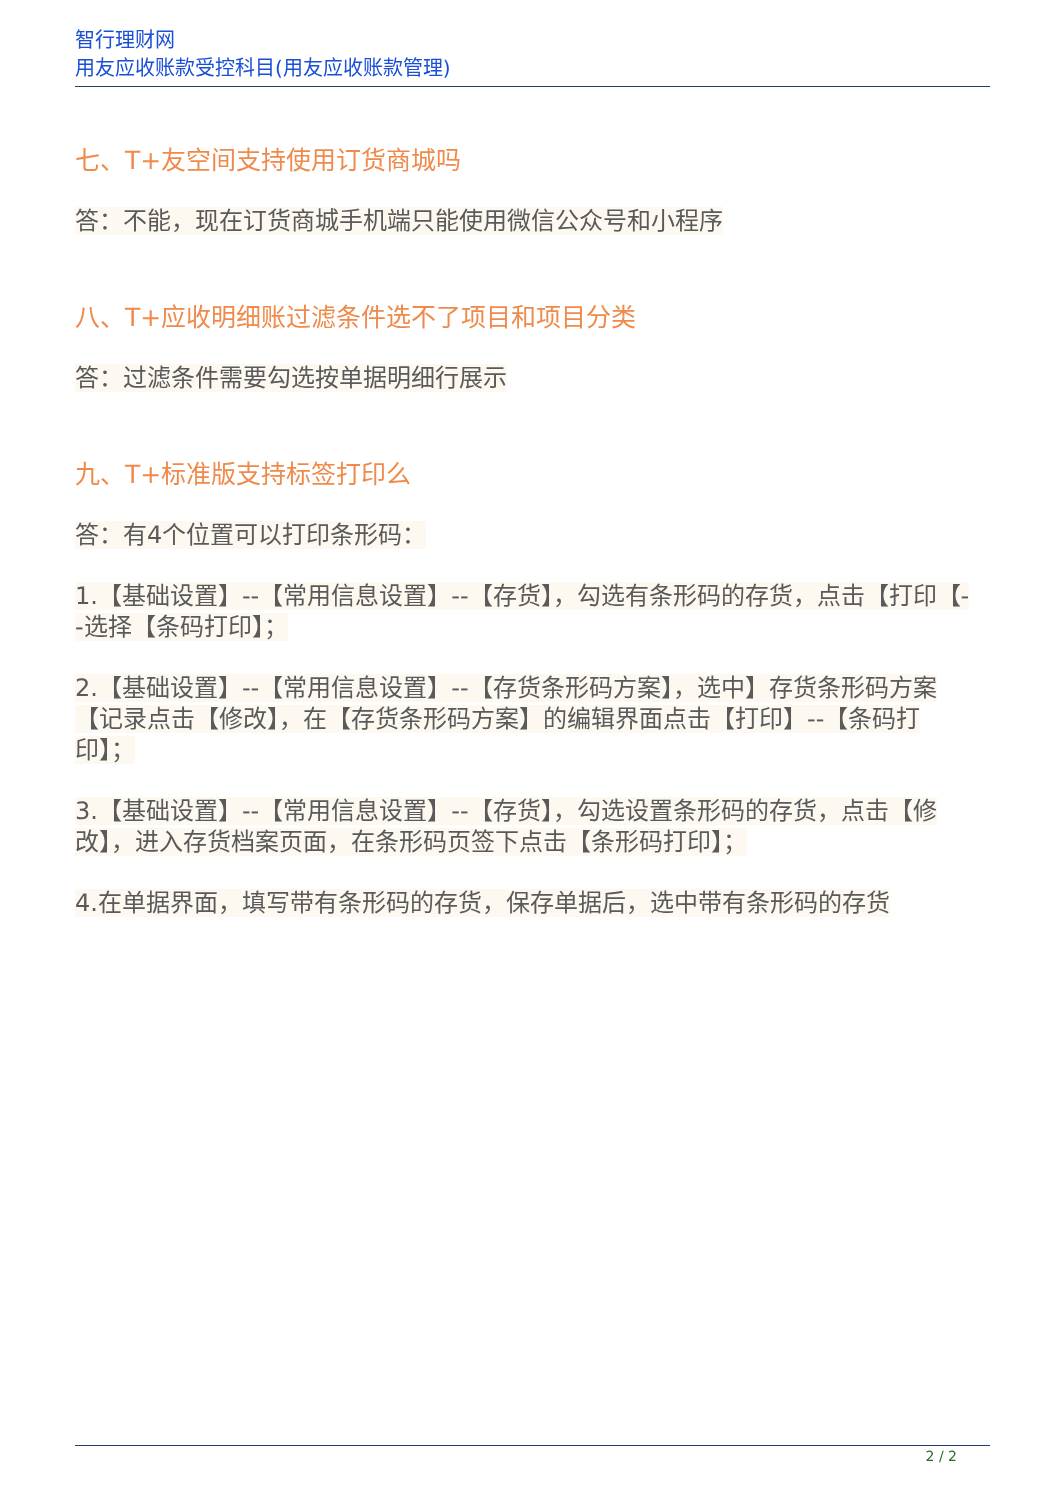智行理财网
用友应收账款受控科目(用友应收账款管理)
七、T+友空间支持使用订货商城吗
答：不能，现在订货商城手机端只能使用微信公众号和小程序
八、T+应收明细账过滤条件选不了项目和项目分类
答：过滤条件需要勾选按单据明细行展示
九、T+标准版支持标签打印么
答：有4个位置可以打印条形码：
1.【基础设置】--【常用信息设置】--【存货】，勾选有条形码的存货，点击【打印【--选择【条码打印】；
2.【基础设置】--【常用信息设置】--【存货条形码方案】，选中】存货条形码方案【记录点击【修改】，在【存货条形码方案】的编辑界面点击【打印】--【条码打印】；
3.【基础设置】--【常用信息设置】--【存货】，勾选设置条形码的存货，点击【修改】，进入存货档案页面，在条形码页签下点击【条形码打印】；
4.在单据界面，填写带有条形码的存货，保存单据后，选中带有条形码的存货
2 / 2